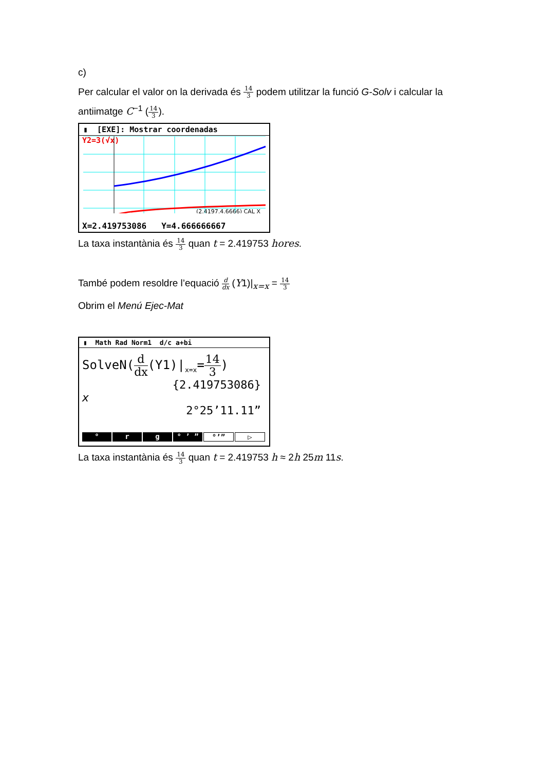c)
Per calcular el valor on la derivada és 14 3 podem utilitzar la funció G-Solv i calcular la antiimatge C<sup>−1</sup> (14 3).
▮ [EXE]: Mostrar coordenadas
Y2=3(√x)
(2.4197,4.6666) CAL X
X=2.419753086 Y=4.666666667
La taxa instantània és 14 3 quan t = 2.419753 hores.
També podem resoldre l’equació d dx (Y1)|<sub>x=x</sub> = 14 3
Obrim el Menú Ejec-Mat
▮ Math Rad Norm1 d/c a+bi
SolveN(d dx(Y1)|<sub>x=x</sub>=14 3)
{2.419753086}
x
2°25’11.11”
° r g ° ’ ” °’” ▷
La taxa instantània és 14 3 quan t = 2.419753 h ≈ 2h 25m 11s.